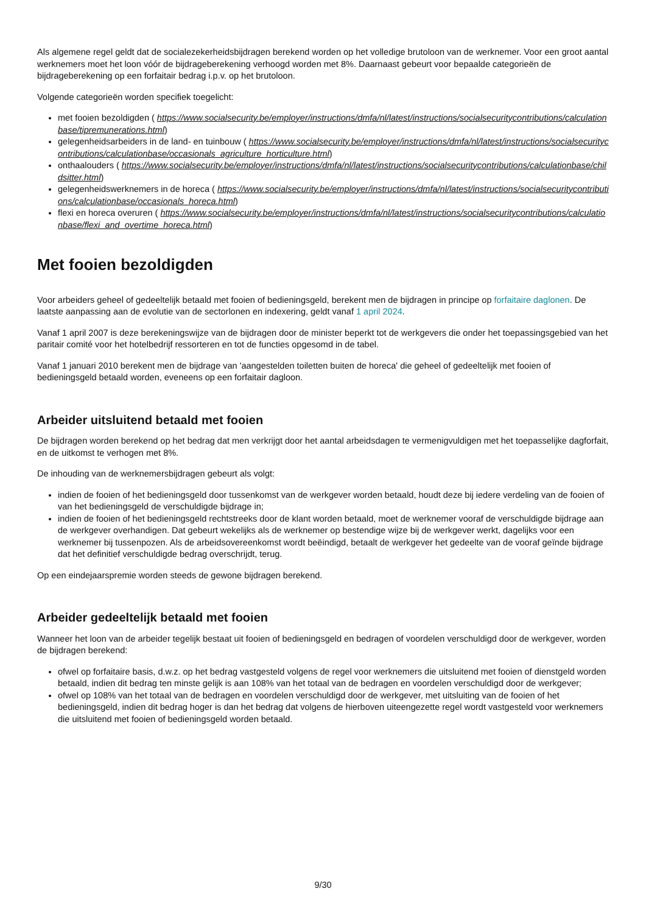Als algemene regel geldt dat de socialezekerheidsbijdragen berekend worden op het volledige brutoloon van de werknemer. Voor een groot aantal werknemers moet het loon vóór de bijdrageberekening verhoogd worden met 8%. Daarnaast gebeurt voor bepaalde categorieën de bijdrageberekening op een forfaitair bedrag i.p.v. op het brutoloon.
Volgende categorieën worden specifiek toegelicht:
met fooien bezoldigden ( https://www.socialsecurity.be/employer/instructions/dmfa/nl/latest/instructions/socialsecuritycontributions/calculationbase/tipremunerations.html)
gelegenheidsarbeiders in de land- en tuinbouw ( https://www.socialsecurity.be/employer/instructions/dmfa/nl/latest/instructions/socialsecuritycontributions/calculationbase/occasionals_agriculture_horticulture.html)
onthaalouders ( https://www.socialsecurity.be/employer/instructions/dmfa/nl/latest/instructions/socialsecuritycontributions/calculationbase/childsitter.html)
gelegenheidswerknemers in de horeca ( https://www.socialsecurity.be/employer/instructions/dmfa/nl/latest/instructions/socialsecuritycontributions/calculationbase/occasionals_horeca.html)
flexi en horeca overuren ( https://www.socialsecurity.be/employer/instructions/dmfa/nl/latest/instructions/socialsecuritycontributions/calculationbase/flexi_and_overtime_horeca.html)
Met fooien bezoldigden
Voor arbeiders geheel of gedeeltelijk betaald met fooien of bedieningsgeld, berekent men de bijdragen in principe op forfaitaire daglonen. De laatste aanpassing aan de evolutie van de sectorlonen en indexering, geldt vanaf 1 april 2024.
Vanaf 1 april 2007 is deze berekeningswijze van de bijdragen door de minister beperkt tot de werkgevers die onder het toepassingsgebied van het paritair comité voor het hotelbedrijf ressorteren en tot de functies opgesomd in de tabel.
Vanaf 1 januari 2010 berekent men de bijdrage van 'aangestelden toiletten buiten de horeca' die geheel of gedeeltelijk met fooien of bedieningsgeld betaald worden, eveneens op een forfaitair dagloon.
Arbeider uitsluitend betaald met fooien
De bijdragen worden berekend op het bedrag dat men verkrijgt door het aantal arbeidsdagen te vermenigvuldigen met het toepasselijke dagforfait, en de uitkomst te verhogen met 8%.
De inhouding van de werknemersbijdragen gebeurt als volgt:
indien de fooien of het bedieningsgeld door tussenkomst van de werkgever worden betaald, houdt deze bij iedere verdeling van de fooien of van het bedieningsgeld de verschuldigde bijdrage in;
indien de fooien of het bedieningsgeld rechtstreeks door de klant worden betaald, moet de werknemer vooraf de verschuldigde bijdrage aan de werkgever overhandigen. Dat gebeurt wekelijks als de werknemer op bestendige wijze bij de werkgever werkt, dagelijks voor een werknemer bij tussenpozen. Als de arbeidsovereenkomst wordt beëindigd, betaalt de werkgever het gedeelte van de vooraf geïnde bijdrage dat het definitief verschuldigde bedrag overschrijdt, terug.
Op een eindejaarspremie worden steeds de gewone bijdragen berekend.
Arbeider gedeeltelijk betaald met fooien
Wanneer het loon van de arbeider tegelijk bestaat uit fooien of bedieningsgeld en bedragen of voordelen verschuldigd door de werkgever, worden de bijdragen berekend:
ofwel op forfaitaire basis, d.w.z. op het bedrag vastgesteld volgens de regel voor werknemers die uitsluitend met fooien of dienstgeld worden betaald, indien dit bedrag ten minste gelijk is aan 108% van het totaal van de bedragen en voordelen verschuldigd door de werkgever;
ofwel op 108% van het totaal van de bedragen en voordelen verschuldigd door de werkgever, met uitsluiting van de fooien of het bedieningsgeld, indien dit bedrag hoger is dan het bedrag dat volgens de hierboven uiteengezette regel wordt vastgesteld voor werknemers die uitsluitend met fooien of bedieningsgeld worden betaald.
9/30